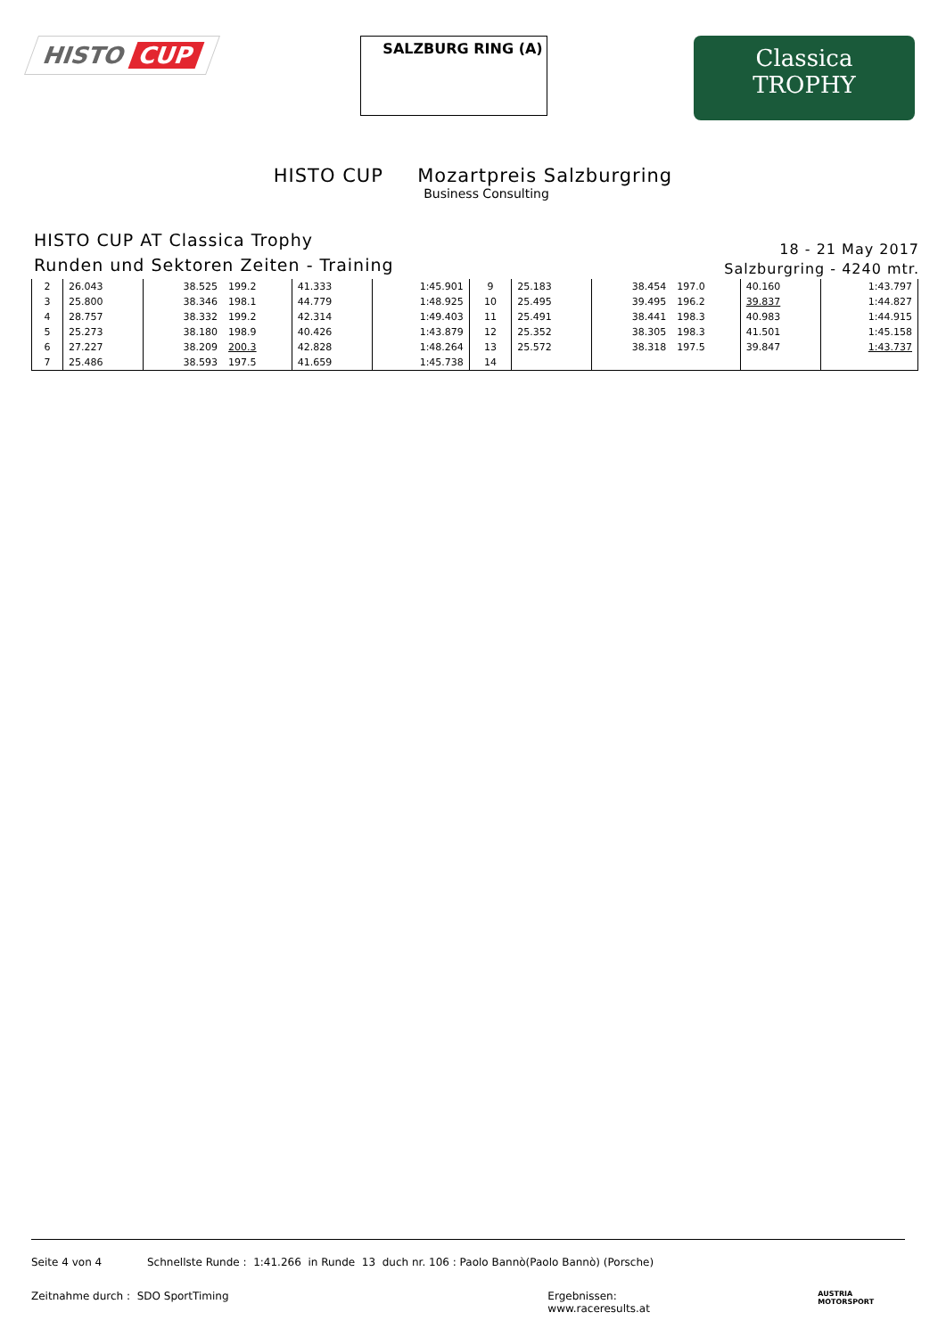HISTO CUP
SALZBURG RING (A)
Classica
TROPHY
HISTO CUP Mozartpreis Salzburgring
Business Consulting
HISTO CUP AT Classica Trophy
Runden und Sektoren Zeiten - Training
18 - 21 May 2017
Salzburgring - 4240 mtr.
| 2 | 26.043 | 38.525 | 199.2 | 41.333 | 1:45.901 | 9 | 25.183 | 38.454 | 197.0 | 40.160 | 1:43.797 |
| 3 | 25.800 | 38.346 | 198.1 | 44.779 | 1:48.925 | 10 | 25.495 | 39.495 | 196.2 | 39.837 | 1:44.827 |
| 4 | 28.757 | 38.332 | 199.2 | 42.314 | 1:49.403 | 11 | 25.491 | 38.441 | 198.3 | 40.983 | 1:44.915 |
| 5 | 25.273 | 38.180 | 198.9 | 40.426 | 1:43.879 | 12 | 25.352 | 38.305 | 198.3 | 41.501 | 1:45.158 |
| 6 | 27.227 | 38.209 | 200.3 | 42.828 | 1:48.264 | 13 | 25.572 | 38.318 | 197.5 | 39.847 | 1:43.737 |
| 7 | 25.486 | 38.593 | 197.5 | 41.659 | 1:45.738 | 14 | | | | | |
Seite 4 von 4 Schnellste Runde : 1:41.266 in Runde 13 duch nr. 106 : Paolo Bannò(Paolo Bannò) (Porsche)
Zeitnahme durch : SDO SportTiming Ergebnissen: www.raceresults.at AUSTRIA MOTORSPORT